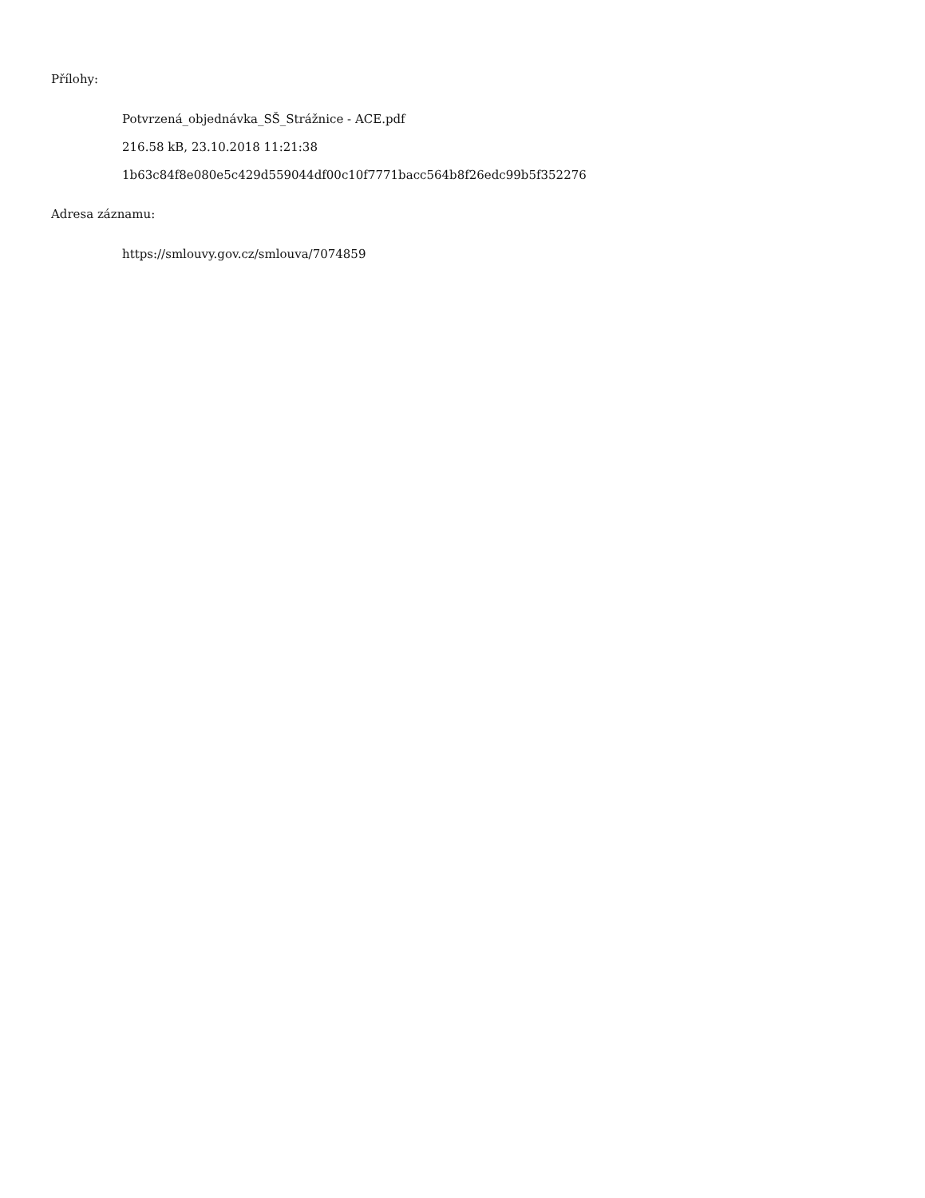Přílohy:
Potvrzená_objednávka_SŠ_Strážnice - ACE.pdf
216.58 kB, 23.10.2018 11:21:38
1b63c84f8e080e5c429d559044df00c10f7771bacc564b8f26edc99b5f352276
Adresa záznamu:
https://smlouvy.gov.cz/smlouva/7074859